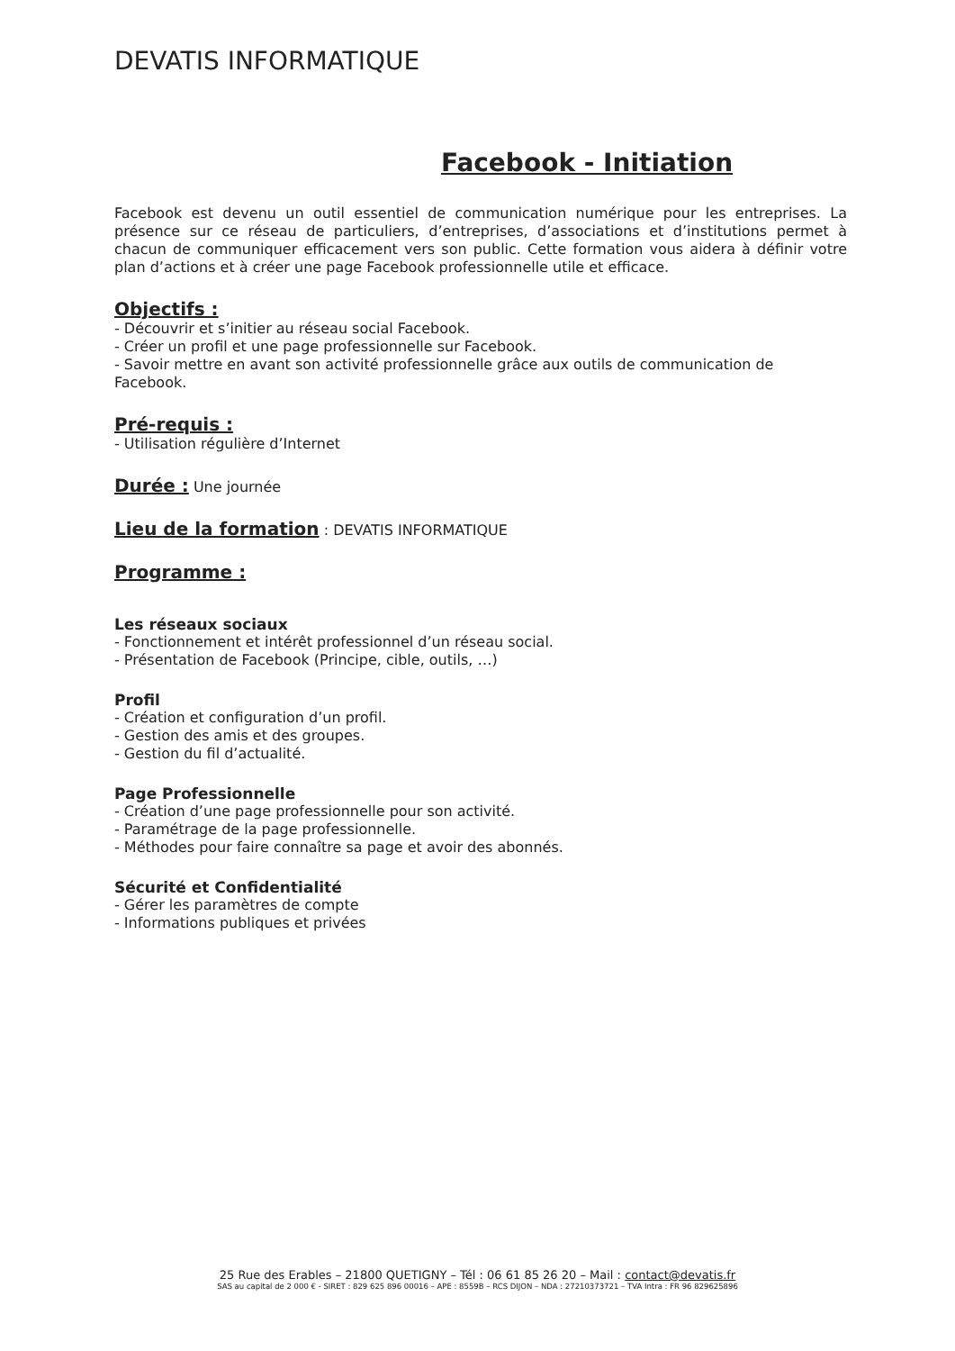DEVATIS INFORMATIQUE
Facebook - Initiation
Facebook est devenu un outil essentiel de communication numérique pour les entreprises. La présence sur ce réseau de particuliers, d’entreprises, d’associations et d’institutions permet à chacun de communiquer efficacement vers son public. Cette formation vous aidera à définir votre plan d’actions et à créer une page Facebook professionnelle utile et efficace.
Objectifs :
- Découvrir et s’initier au réseau social Facebook.
- Créer un profil et une page professionnelle sur Facebook.
- Savoir mettre en avant son activité professionnelle grâce aux outils de communication de Facebook.
Pré-requis :
- Utilisation régulière d’Internet
Durée :
Une journée
Lieu de la formation
: DEVATIS INFORMATIQUE
Programme :
Les réseaux sociaux
- Fonctionnement et intérêt professionnel d’un réseau social.
- Présentation de Facebook (Principe, cible, outils, …)
Profil
- Création et configuration d’un profil.
- Gestion des amis et des groupes.
- Gestion du fil d’actualité.
Page Professionnelle
- Création d’une page professionnelle pour son activité.
- Paramétrage de la page professionnelle.
- Méthodes pour faire connaître sa page et avoir des abonnés.
Sécurité et Confidentialité
- Gérer les paramètres de compte
- Informations publiques et privées
25 Rue des Erables – 21800 QUETIGNY – Tél : 06 61 85 26 20 – Mail : contact@devatis.fr
SAS au capital de 2 000 € - SIRET : 829 625 896 00016 – APE : 8559B – RCS DIJON – NDA : 27210373721 – TVA Intra : FR 96 829625896